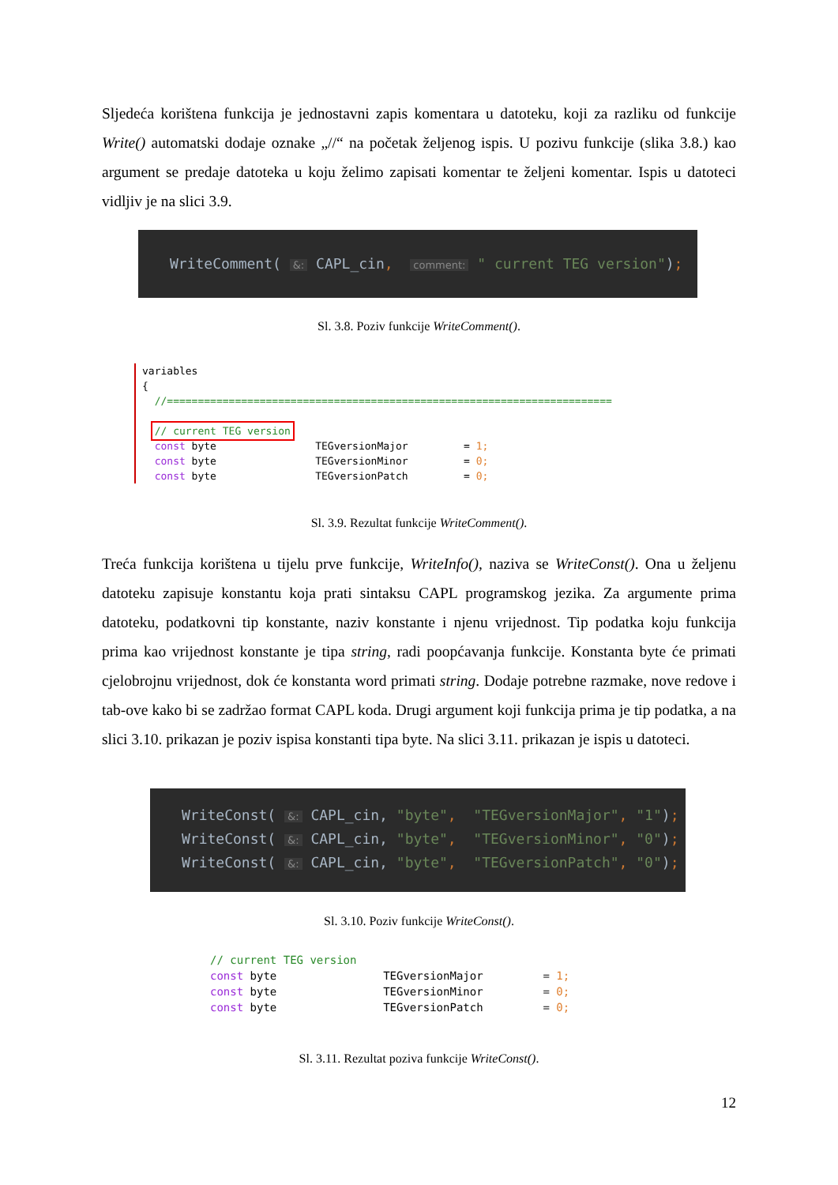Sljedeća korištena funkcija je jednostavni zapis komentara u datoteku, koji za razliku od funkcije Write() automatski dodaje oznake „//“ na početak željenog ispis. U pozivu funkcije (slika 3.8.) kao argument se predaje datoteka u koju želimo zapisati komentar te željeni komentar. Ispis u datoteci vidljiv je na slici 3.9.
WriteComment( &: CAPL_cin, comment: " current TEG version");
Sl. 3.8. Poziv funkcije WriteComment().
variables { //======================================================================== // current TEG version const byte TEGversionMajor = 1; const byte TEGversionMinor = 0; const byte TEGversionPatch = 0;
Sl. 3.9. Rezultat funkcije WriteComment().
Treća funkcija korištena u tijelu prve funkcije, WriteInfo(), naziva se WriteConst(). Ona u željenu datoteku zapisuje konstantu koja prati sintaksu CAPL programskog jezika. Za argumente prima datoteku, podatkovni tip konstante, naziv konstante i njenu vrijednost. Tip podatka koju funkcija prima kao vrijednost konstante je tipa string, radi poopćavanja funkcije. Konstanta byte će primati cjelobrojnu vrijednost, dok će konstanta word primati string. Dodaje potrebne razmake, nove redove i tab-ove kako bi se zadržao format CAPL koda. Drugi argument koji funkcija prima je tip podatka, a na slici 3.10. prikazan je poziv ispisa konstanti tipa byte. Na slici 3.11. prikazan je ispis u datoteci.
WriteConst( &: CAPL_cin, "byte", "TEGversionMajor", "1"); WriteConst( &: CAPL_cin, "byte", "TEGversionMinor", "0"); WriteConst( &: CAPL_cin, "byte", "TEGversionPatch", "0");
Sl. 3.10. Poziv funkcije WriteConst().
// current TEG version const byte TEGversionMajor = 1; const byte TEGversionMinor = 0; const byte TEGversionPatch = 0;
Sl. 3.11. Rezultat poziva funkcije WriteConst().
12